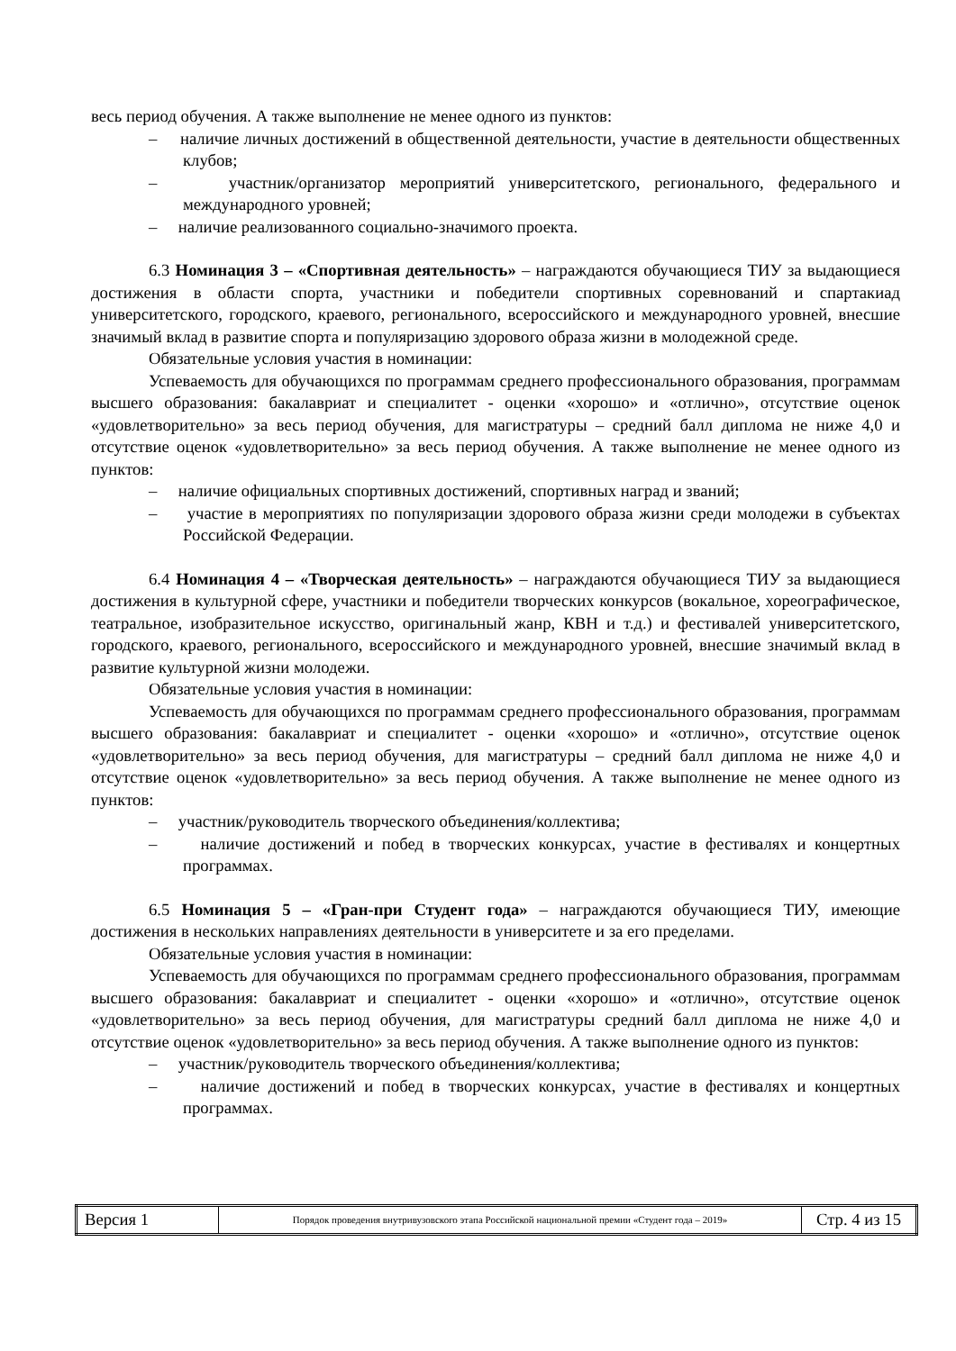весь период обучения. А также выполнение не менее одного из пунктов:
– наличие личных достижений в общественной деятельности, участие в деятельности общественных клубов;
– участник/организатор мероприятий университетского, регионального, федерального и международного уровней;
– наличие реализованного социально-значимого проекта.
6.3 Номинация 3 – «Спортивная деятельность» – награждаются обучающиеся ТИУ за выдающиеся достижения в области спорта, участники и победители спортивных соревнований и спартакиад университетского, городского, краевого, регионального, всероссийского и международного уровней, внесшие значимый вклад в развитие спорта и популяризацию здорового образа жизни в молодежной среде.
Обязательные условия участия в номинации:
Успеваемость для обучающихся по программам среднего профессионального образования, программам высшего образования: бакалавриат и специалитет - оценки «хорошо» и «отлично», отсутствие оценок «удовлетворительно» за весь период обучения, для магистратуры – средний балл диплома не ниже 4,0 и отсутствие оценок «удовлетворительно» за весь период обучения. А также выполнение не менее одного из пунктов:
– наличие официальных спортивных достижений, спортивных наград и званий;
– участие в мероприятиях по популяризации здорового образа жизни среди молодежи в субъектах Российской Федерации.
6.4 Номинация 4 – «Творческая деятельность» – награждаются обучающиеся ТИУ за выдающиеся достижения в культурной сфере, участники и победители творческих конкурсов (вокальное, хореографическое, театральное, изобразительное искусство, оригинальный жанр, КВН и т.д.) и фестивалей университетского, городского, краевого, регионального, всероссийского и международного уровней, внесшие значимый вклад в развитие культурной жизни молодежи.
Обязательные условия участия в номинации:
Успеваемость для обучающихся по программам среднего профессионального образования, программам высшего образования: бакалавриат и специалитет - оценки «хорошо» и «отлично», отсутствие оценок «удовлетворительно» за весь период обучения, для магистратуры – средний балл диплома не ниже 4,0 и отсутствие оценок «удовлетворительно» за весь период обучения. А также выполнение не менее одного из пунктов:
– участник/руководитель творческого объединения/коллектива;
– наличие достижений и побед в творческих конкурсах, участие в фестивалях и концертных программах.
6.5 Номинация 5 – «Гран-при Студент года» – награждаются обучающиеся ТИУ, имеющие достижения в нескольких направлениях деятельности в университете и за его пределами.
Обязательные условия участия в номинации:
Успеваемость для обучающихся по программам среднего профессионального образования, программам высшего образования: бакалавриат и специалитет - оценки «хорошо» и «отлично», отсутствие оценок «удовлетворительно» за весь период обучения, для магистратуры средний балл диплома не ниже 4,0 и отсутствие оценок «удовлетворительно» за весь период обучения. А также выполнение одного из пунктов:
– участник/руководитель творческого объединения/коллектива;
– наличие достижений и побед в творческих конкурсах, участие в фестивалях и концертных программах.
| Версия 1 | Порядок проведения внутривузовского этапа Российской национальной премии «Студент года – 2019» | Стр. 4 из 15 |